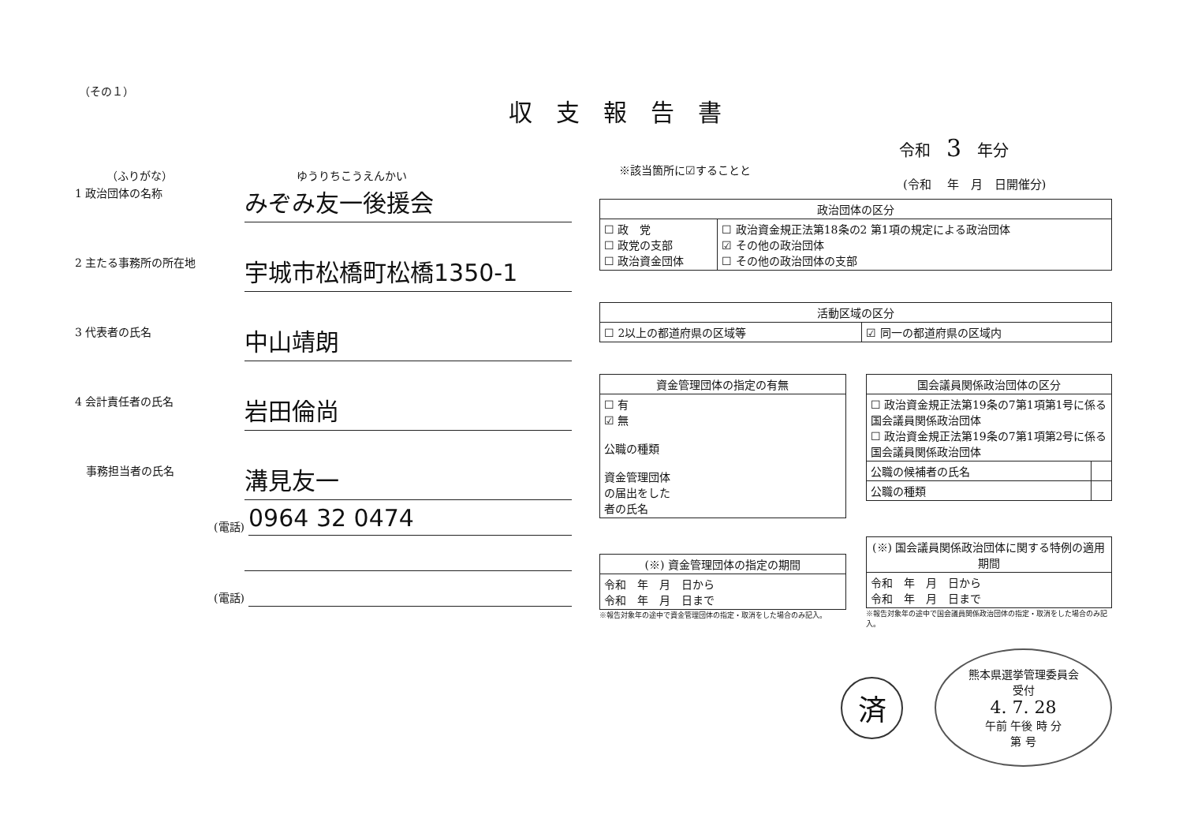（その１）
収支報告書
令和　3　年分
※該当箇所に☑することと
(令和　 年　月　日開催分)
（ふりがな）　ゆうりちこうえんかい
1 政治団体の名称
みぞみ友一後援会
2 主たる事務所の所在地
宇城市松橋町松橋1350-1
3 代表者の氏名
中山靖朗
4 会計責任者の氏名
岩田倫尚
　事務担当者の氏名
溝見友一
(電話)
0964 32 0474
(電話)
| 政治団体の区分 | |
| --- | --- |
| ☐ 政 党 ☐ 政党の支部 ☐ 政治資金団体 | ☐ 政治資金規正法第18条の2 第1項の規定による政治団体 ☑ その他の政治団体 ☐ その他の政治団体の支部 |
| 活動区域の区分 | |
| --- | --- |
| ☐ 2以上の都道府県の区域等 | ☑ 同一の都道府県の区域内 |
| 資金管理団体の指定の有無 |
| --- |
| ☐ 有 ☑ 無 公職の種類 資金管理団体 の届出をした 者の氏名 |
| (※) 資金管理団体の指定の期間 |
| --- |
| 令和 年 月 日から 令和 年 月 日まで |
※報告対象年の途中で資金管理団体の指定・取消をした場合のみ記入。
| 国会議員関係政治団体の区分 | |
| --- | --- |
| ☐ 政治資金規正法第19条の7第1項第1号に係る国会議員関係政治団体 ☐ 政治資金規正法第19条の7第1項第2号に係る国会議員関係政治団体 | |
| 公職の候補者の氏名 | |
| 公職の種類 | |
| (※) 国会議員関係政治団体に関する特例の適用期間 |
| --- |
| 令和 年 月 日から 令和 年 月 日まで |
※報告対象年の途中で国会議員関係政治団体の指定・取消をした場合のみ記入。
済
熊本県選挙管理委員会
受付
4. 7. 28
午前 午後 時 分
第 号